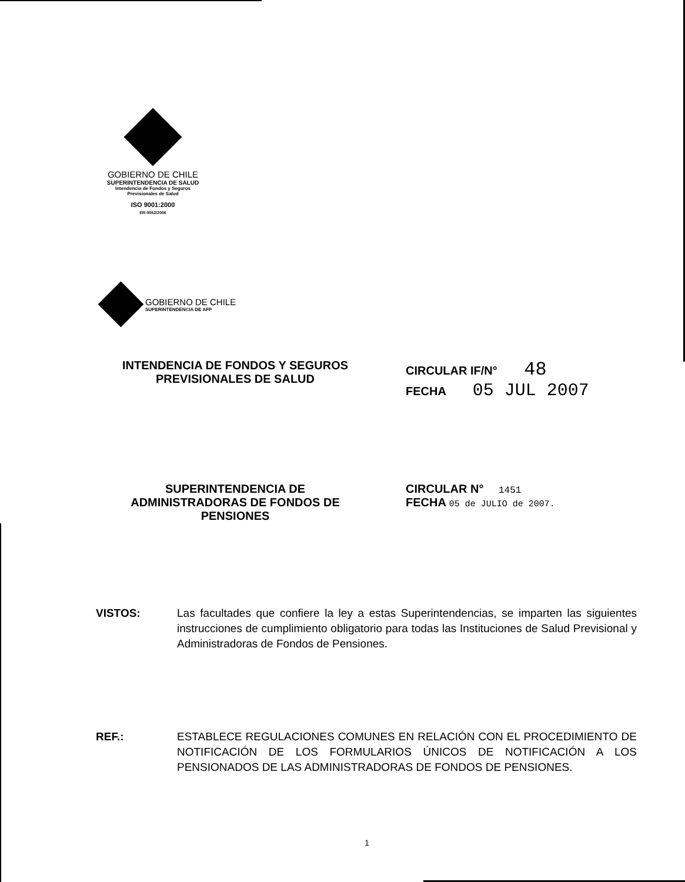GOBIERNO DE CHILE
SUPERINTENDENCIA DE SALUD
Intendencia de Fondos y Seguros
Previsionales de Salud
ISO 9001:2000
ER-0052/2006
GOBIERNO DE CHILE
SUPERINTENDENCIA DE AFP
INTENDENCIA DE FONDOS Y SEGUROS
PREVISIONALES DE SALUD
CIRCULAR IF/N° 48
FECHA 05 JUL 2007
SUPERINTENDENCIA DE
ADMINISTRADORAS DE FONDOS DE
PENSIONES
CIRCULAR N° 1451
FECHA 05 de JULIO de 2007.
VISTOS: Las facultades que confiere la ley a estas Superintendencias, se imparten las siguientes instrucciones de cumplimiento obligatorio para todas las Instituciones de Salud Previsional y Administradoras de Fondos de Pensiones.
REF.: ESTABLECE REGULACIONES COMUNES EN RELACIÓN CON EL PROCEDIMIENTO DE NOTIFICACIÓN DE LOS FORMULARIOS ÚNICOS DE NOTIFICACIÓN A LOS PENSIONADOS DE LAS ADMINISTRADORAS DE FONDOS DE PENSIONES.
1